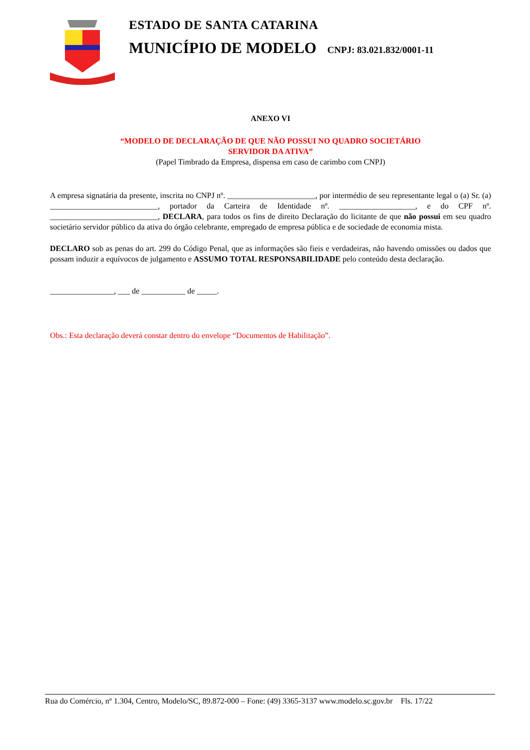ESTADO DE SANTA CATARINA
MUNICÍPIO DE MODELO CNPJ: 83.021.832/0001-11
ANEXO VI
“MODELO DE DECLARAÇÃO DE QUE NÃO POSSUI NO QUADRO SOCIETÁRIO
SERVIDOR DA ATIVA”
(Papel Timbrado da Empresa, dispensa em caso de carimbo com CNPJ)
A empresa signatária da presente, inscrita no CNPJ nº. ______________________, por intermédio de seu representante legal o (a) Sr. (a) ___________________________, portador da Carteira de Identidade nº. ___________________, e do CPF nº. ___________________________, DECLARA, para todos os fins de direito Declaração do licitante de que não possui em seu quadro societário servidor público da ativa do órgão celebrante, empregado de empresa pública e de sociedade de economia mista.
DECLARO sob as penas do art. 299 do Código Penal, que as informações são fieis e verdadeiras, não havendo omissões ou dados que possam induzir a equívocos de julgamento e ASSUMO TOTAL RESPONSABILIDADE pelo conteúdo desta declaração.
________________, ___ de ___________ de _____.
Obs.: Esta declaração deverá constar dentro do envelope “Documentos de Habilitação”.
Rua do Comércio, nº 1.304, Centro, Modelo/SC, 89.872-000 – Fone: (49) 3365-3137 www.modelo.sc.gov.br Fls. 17/22